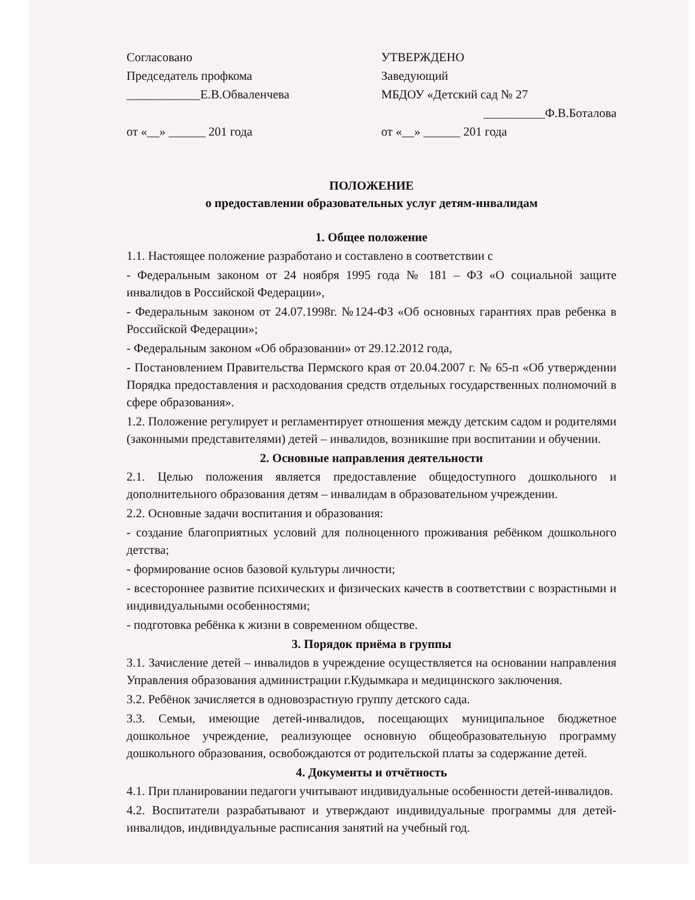Согласовано
Председатель профкома
____________Е.В.Обваленчева
от «__» ______ 201 года
УТВЕРЖДЕНО
Заведующий
МБДОУ «Детский сад № 27
__________Ф.В.Боталова
от «__» ______ 201 года
ПОЛОЖЕНИЕ
о предоставлении образовательных услуг детям-инвалидам
1. Общее положение
1.1. Настоящее положение разработано и составлено в соответствии с
- Федеральным законом от 24 ноября 1995 года № 181 – ФЗ «О социальной защите инвалидов в Российской Федерации»,
- Федеральным законом от 24.07.1998г. №124-ФЗ «Об основных гарантиях прав ребенка в Российской Федерации»;
- Федеральным законом «Об образовании» от 29.12.2012 года,
- Постановлением Правительства Пермского края от 20.04.2007 г. № 65-п «Об утверждении Порядка предоставления и расходования средств отдельных государственных полномочий в сфере образования».
1.2. Положение регулирует и регламентирует отношения между детским садом и родителями (законными представителями) детей – инвалидов, возникшие при воспитании и обучении.
2. Основные направления деятельности
2.1. Целью положения является предоставление общедоступного дошкольного и дополнительного образования детям – инвалидам в образовательном учреждении.
2.2. Основные задачи воспитания и образования:
- создание благоприятных условий для полноценного проживания ребёнком дошкольного детства;
- формирование основ базовой культуры личности;
- всестороннее развитие психических и физических качеств в соответствии с возрастными и индивидуальными особенностями;
- подготовка ребёнка к жизни в современном обществе.
3. Порядок приёма в группы
3.1. Зачисление детей – инвалидов в учреждение осуществляется на основании направления Управления образования администрации г.Кудымкара и медицинского заключения.
3.2. Ребёнок зачисляется в одновозрастную группу детского сада.
3.3. Семьи, имеющие детей-инвалидов, посещающих муниципальное бюджетное дошкольное учреждение, реализующее основную общеобразовательную программу дошкольного образования, освобождаются от родительской платы за содержание детей.
4. Документы и отчётность
4.1. При планировании педагоги учитывают индивидуальные особенности детей-инвалидов.
4.2. Воспитатели разрабатывают и утверждают индивидуальные программы для детей-инвалидов, индивидуальные расписания занятий на учебный год.